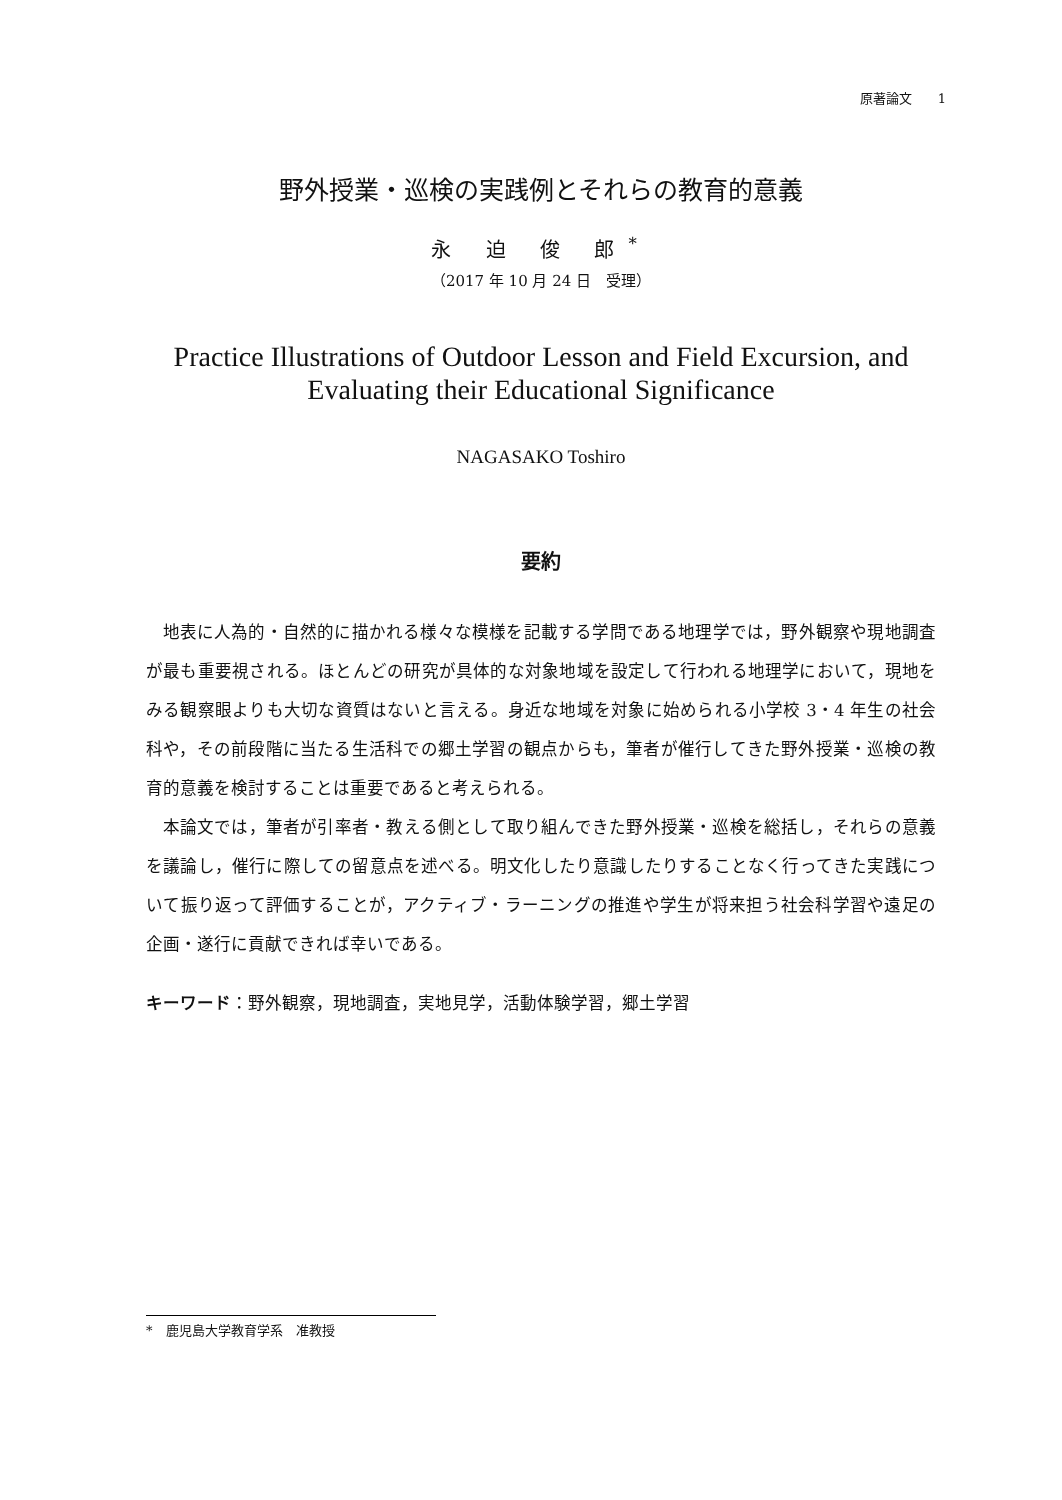原著論文　　1
野外授業・巡検の実践例とそれらの教育的意義
永 迫 俊 郎<sup>*</sup>
（2017 年 10 月 24 日　受理）
Practice Illustrations of Outdoor Lesson and Field Excursion, and Evaluating their Educational Significance
NAGASAKO Toshiro
要約
地表に人為的・自然的に描かれる様々な模様を記載する学問である地理学では，野外観察や現地調査が最も重要視される。ほとんどの研究が具体的な対象地域を設定して行われる地理学において，現地をみる観察眼よりも大切な資質はないと言える。身近な地域を対象に始められる小学校 3・4 年生の社会科や，その前段階に当たる生活科での郷土学習の観点からも，筆者が催行してきた野外授業・巡検の教育的意義を検討することは重要であると考えられる。
本論文では，筆者が引率者・教える側として取り組んできた野外授業・巡検を総括し，それらの意義を議論し，催行に際しての留意点を述べる。明文化したり意識したりすることなく行ってきた実践について振り返って評価することが，アクティブ・ラーニングの推進や学生が将来担う社会科学習や遠足の企画・遂行に貢献できれば幸いである。
キーワード：野外観察，現地調査，実地見学，活動体験学習，郷土学習
*　鹿児島大学教育学系　准教授